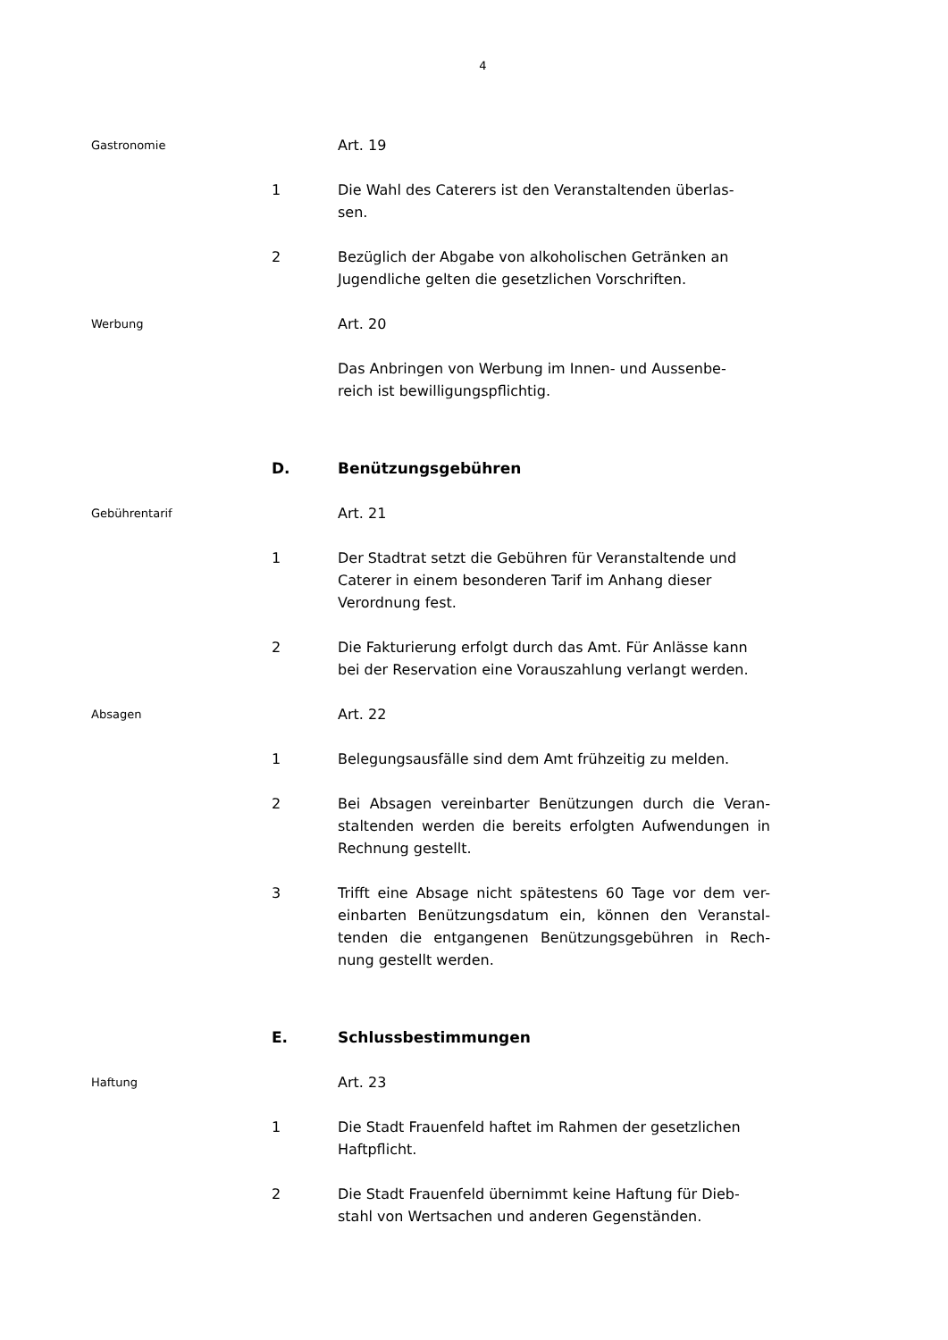4
Gastronomie
Art. 19
1 Die Wahl des Caterers ist den Veranstaltenden überlas-
sen.
2 Bezüglich der Abgabe von alkoholischen Getränken an Jugendliche gelten die gesetzlichen Vorschriften.
Werbung
Art. 20
Das Anbringen von Werbung im Innen- und Aussenbe-
reich ist bewilligungspflichtig.
D. Benützungsgebühren
Gebührentarif
Art. 21
1 Der Stadtrat setzt die Gebühren für Veranstaltende und Caterer in einem besonderen Tarif im Anhang dieser Verordnung fest.
2 Die Fakturierung erfolgt durch das Amt. Für Anlässe kann bei der Reservation eine Vorauszahlung verlangt werden.
Absagen
Art. 22
1 Belegungsausfälle sind dem Amt frühzeitig zu melden.
2 Bei Absagen vereinbarter Benützungen durch die Veran-staltenden werden die bereits erfolgten Aufwendungen in Rechnung gestellt.
3 Trifft eine Absage nicht spätestens 60 Tage vor dem ver-einbarten Benützungsdatum ein, können den Veranstal-tenden die entgangenen Benützungsgebühren in Rech-nung gestellt werden.
E. Schlussbestimmungen
Haftung
Art. 23
1 Die Stadt Frauenfeld haftet im Rahmen der gesetzlichen Haftpflicht.
2 Die Stadt Frauenfeld übernimmt keine Haftung für Dieb-
stahl von Wertsachen und anderen Gegenständen.